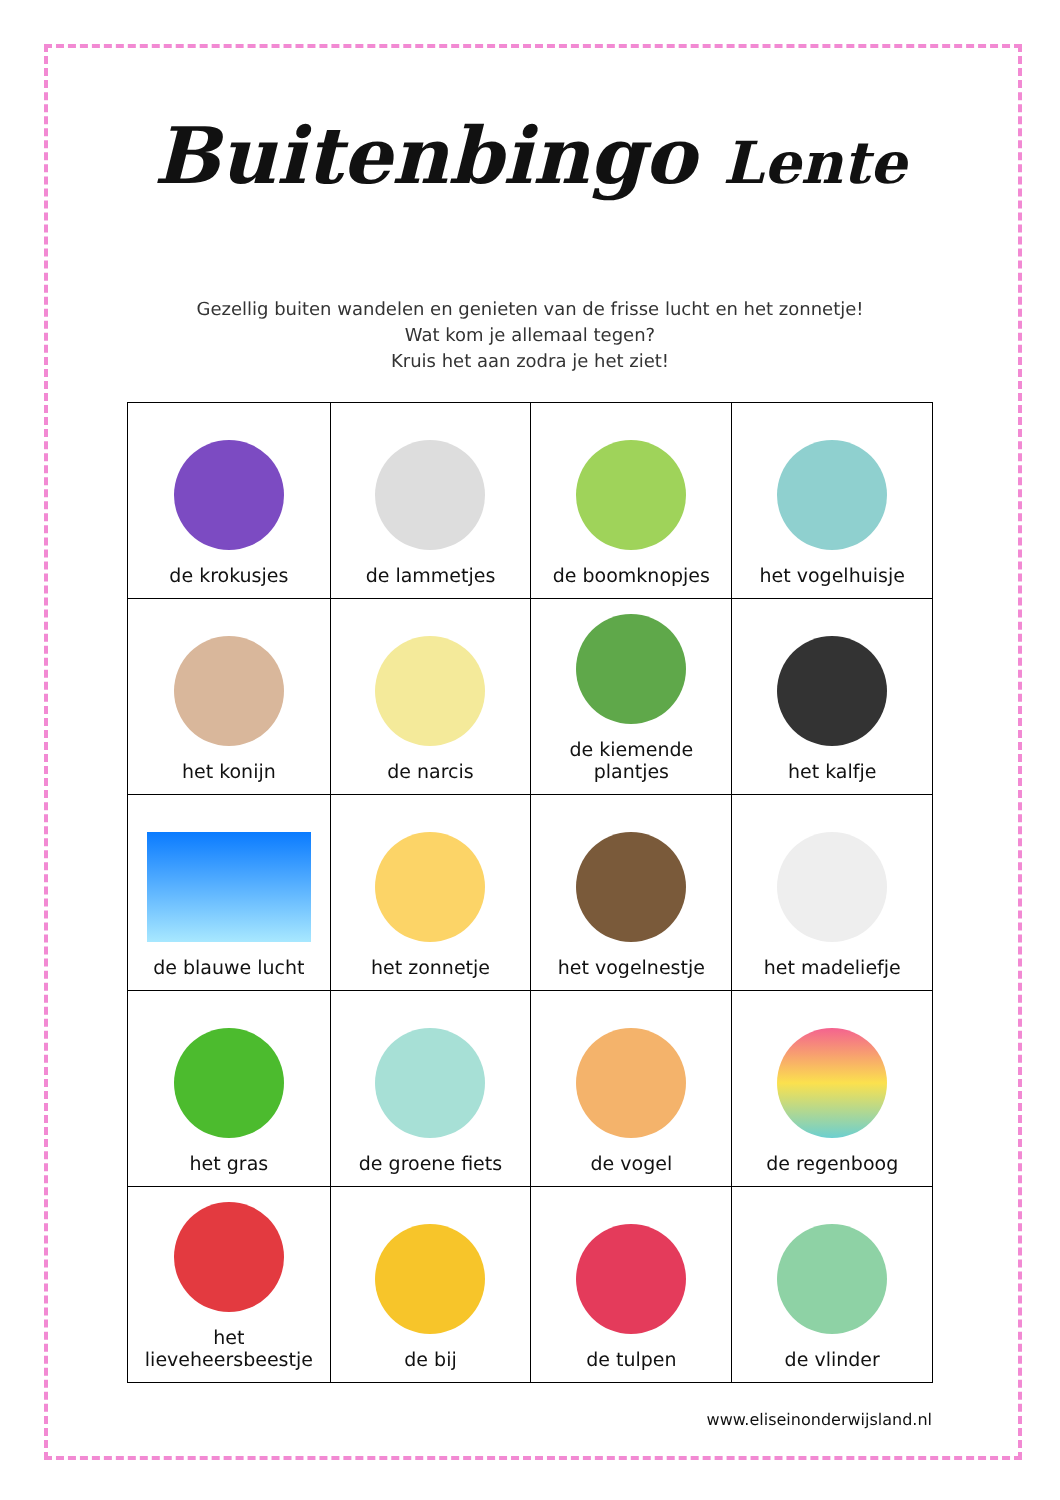Buitenbingo Lente
Gezellig buiten wandelen en genieten van de frisse lucht en het zonnetje!
Wat kom je allemaal tegen?
Kruis het aan zodra je het ziet!
| de krokusjes | de lammetjes | de boomknopjes | het vogelhuisje |
| het konijn | de narcis | de kiemende plantjes | het kalfje |
| de blauwe lucht | het zonnetje | het vogelnestje | het madeliefje |
| het gras | de groene fiets | de vogel | de regenboog |
| het lieveheersbeestje | de bij | de tulpen | de vlinder |
www.eliseinonderwijsland.nl